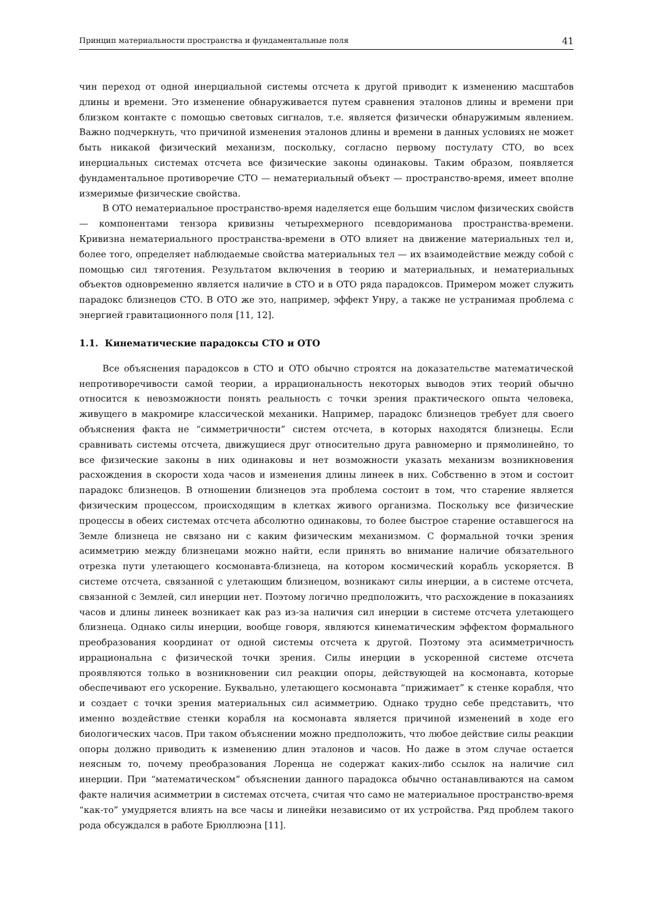Принцип материальности пространства и фундаментальные поля 41
чин переход от одной инерциальной системы отсчета к другой приводит к изменению масштабов длины и времени. Это изменение обнаруживается путем сравнения эталонов длины и времени при близком контакте с помощью световых сигналов, т.е. является физически обнаружимым явлением. Важно подчеркнуть, что причиной изменения эталонов длины и времени в данных условиях не может быть никакой физический механизм, поскольку, согласно первому постулату СТО, во всех инерциальных системах отсчета все физические законы одинаковы. Таким образом, появляется фундаментальное противоречие СТО — нематериальный объект — пространство-время, имеет вполне измеримые физические свойства.
В ОТО нематериальное пространство-время наделяется еще большим числом физических свойств — компонентами тензора кривизны четырехмерного псевдориманова пространства-времени. Кривизна нематериального пространства-времени в ОТО влияет на движение материальных тел и, более того, определяет наблюдаемые свойства материальных тел — их взаимодействие между собой с помощью сил тяготения. Результатом включения в теорию и материальных, и нематериальных объектов одновременно является наличие в СТО и в ОТО ряда парадоксов. Примером может служить парадокс близнецов СТО. В ОТО же это, например, эффект Унру, а также не устранимая проблема с энергией гравитационного поля [11, 12].
1.1. Кинематические парадоксы СТО и ОТО
Все объяснения парадоксов в СТО и ОТО обычно строятся на доказательстве математической непротиворечивости самой теории, а иррациональность некоторых выводов этих теорий обычно относится к невозможности понять реальность с точки зрения практического опыта человека, живущего в макромире классической механики. Например, парадокс близнецов требует для своего объяснения факта не “симметричности” систем отсчета, в которых находятся близнецы. Если сравнивать системы отсчета, движущиеся друг относительно друга равномерно и прямолинейно, то все физические законы в них одинаковы и нет возможности указать механизм возникновения расхождения в скорости хода часов и изменения длины линеек в них. Собственно в этом и состоит парадокс близнецов. В отношении близнецов эта проблема состоит в том, что старение является физическим процессом, происходящим в клетках живого организма. Поскольку все физические процессы в обеих системах отсчета абсолютно одинаковы, то более быстрое старение оставшегося на Земле близнеца не связано ни с каким физическим механизмом. С формальной точки зрения асимметрию между близнецами можно найти, если принять во внимание наличие обязательного отрезка пути улетающего космонавта-близнеца, на котором космический корабль ускоряется. В системе отсчета, связанной с улетающим близнецом, возникают силы инерции, а в системе отсчета, связанной с Землей, сил инерции нет. Поэтому логично предположить, что расхождение в показаниях часов и длины линеек возникает как раз из-за наличия сил инерции в системе отсчета улетающего близнеца. Однако силы инерции, вообще говоря, являются кинематическим эффектом формального преобразования координат от одной системы отсчета к другой. Поэтому эта асимметричность иррациональна с физической точки зрения. Силы инерции в ускоренной системе отсчета проявляются только в возникновении сил реакции опоры, действующей на космонавта, которые обеспечивают его ускорение. Буквально, улетающего космонавта “прижимает” к стенке корабля, что и создает с точки зрения материальных сил асимметрию. Однако трудно себе представить, что именно воздействие стенки корабля на космонавта является причиной изменений в ходе его биологических часов. При таком объяснении можно предположить, что любое действие силы реакции опоры должно приводить к изменению длин эталонов и часов. Но даже в этом случае остается неясным то, почему преобразования Лоренца не содержат каких-либо ссылок на наличие сил инерции. При “математическом” объяснении данного парадокса обычно останавливаются на самом факте наличия асимметрии в системах отсчета, считая что само не материальное пространство-время “как-то” умудряется влиять на все часы и линейки независимо от их устройства. Ряд проблем такого рода обсуждался в работе Брюллюэна [11].